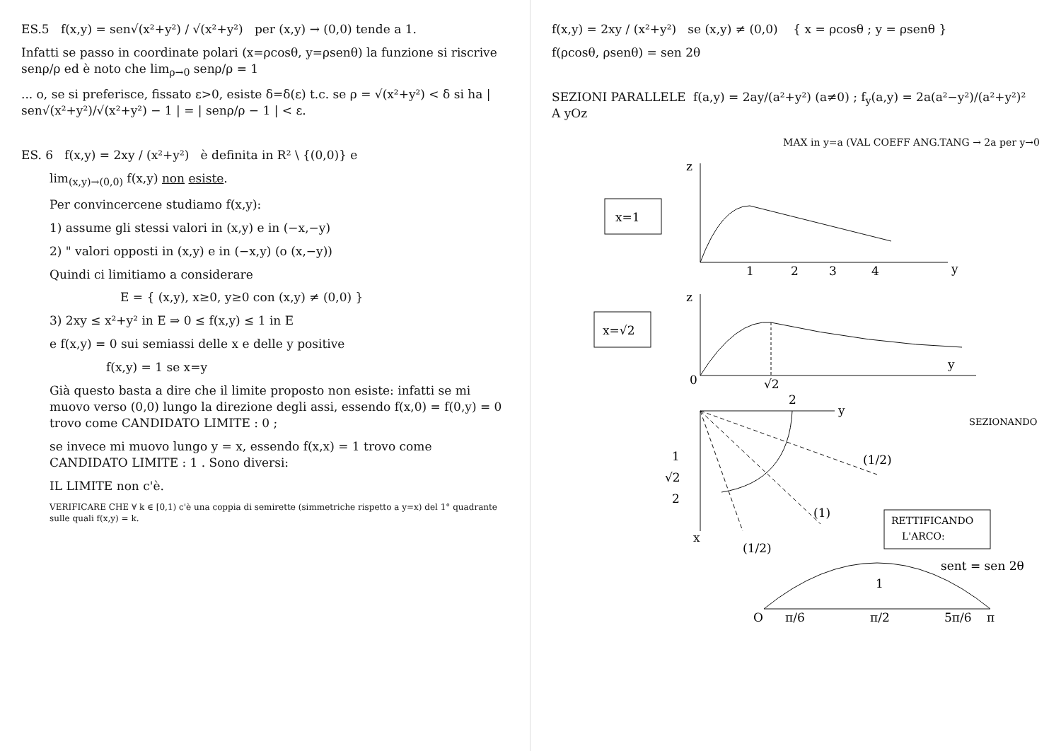ES.5 f(x,y) = sen√(x²+y²) / √(x²+y²) per (x,y) → (0,0) tende a 1.
Infatti se passo in coordinate polari (x=ρcosθ, y=ρsenθ) la funzione si riscrive senρ/ρ ed è noto che lim<sub>ρ→0</sub> senρ/ρ = 1
... o, se si preferisce, fissato ε>0, esiste δ=δ(ε) t.c. se ρ = √(x²+y²) < δ si ha | sen√(x²+y²)/√(x²+y²) − 1 | = | senρ/ρ − 1 | < ε.
ES. 6 f(x,y) = 2xy / (x²+y²) è definita in R² \ {(0,0)} e
lim<sub>(x,y)→(0,0)</sub> f(x,y) non esiste.
Per convincercene studiamo f(x,y):
1) assume gli stessi valori in (x,y) e in (−x,−y)
2) " valori opposti in (x,y) e in (−x,y) (o (x,−y))
Quindi ci limitiamo a considerare
E = { (x,y), x≥0, y≥0 con (x,y) ≠ (0,0) }
3) 2xy ≤ x²+y² in E ⇒ 0 ≤ f(x,y) ≤ 1 in E
e f(x,y) = 0 sui semiassi delle x e delle y positive
f(x,y) = 1 se x=y
Già questo basta a dire che il limite proposto non esiste: infatti se mi muovo verso (0,0) lungo la direzione degli assi, essendo f(x,0) = f(0,y) = 0 trovo come CANDIDATO LIMITE : 0 ;
se invece mi muovo lungo y = x, essendo f(x,x) = 1 trovo come CANDIDATO LIMITE : 1 . Sono diversi:
IL LIMITE non c'è.
VERIFICARE CHE ∀ k ∈ [0,1) c'è una coppia di semirette (simmetriche rispetto a y=x) del 1° quadrante sulle quali f(x,y) = k.
f(x,y) = 2xy / (x²+y²) se (x,y) ≠ (0,0) { x = ρcosθ ; y = ρsenθ }
f(ρcosθ, ρsenθ) = sen 2θ
SEZIONI PARALLELE A yOz
f(a,y) = 2ay/(a²+y²) (a≠0) ; f<sub>y</sub>(a,y) = 2a(a²−y²)/(a²+y²)²
MAX in y=a (VAL COEFF ANG.TANG → 2a per y→0
x=1
z
y
1
2
3
4
x=√2
z
y
0
√2
SEZIONANDO
y
x
2
1
√2
2
(1/2)
(1)
(1/2)
RETTIFICANDO
L'ARCO:
sent = sen 2θ
O
π/6
π/2
5π/6
π
1